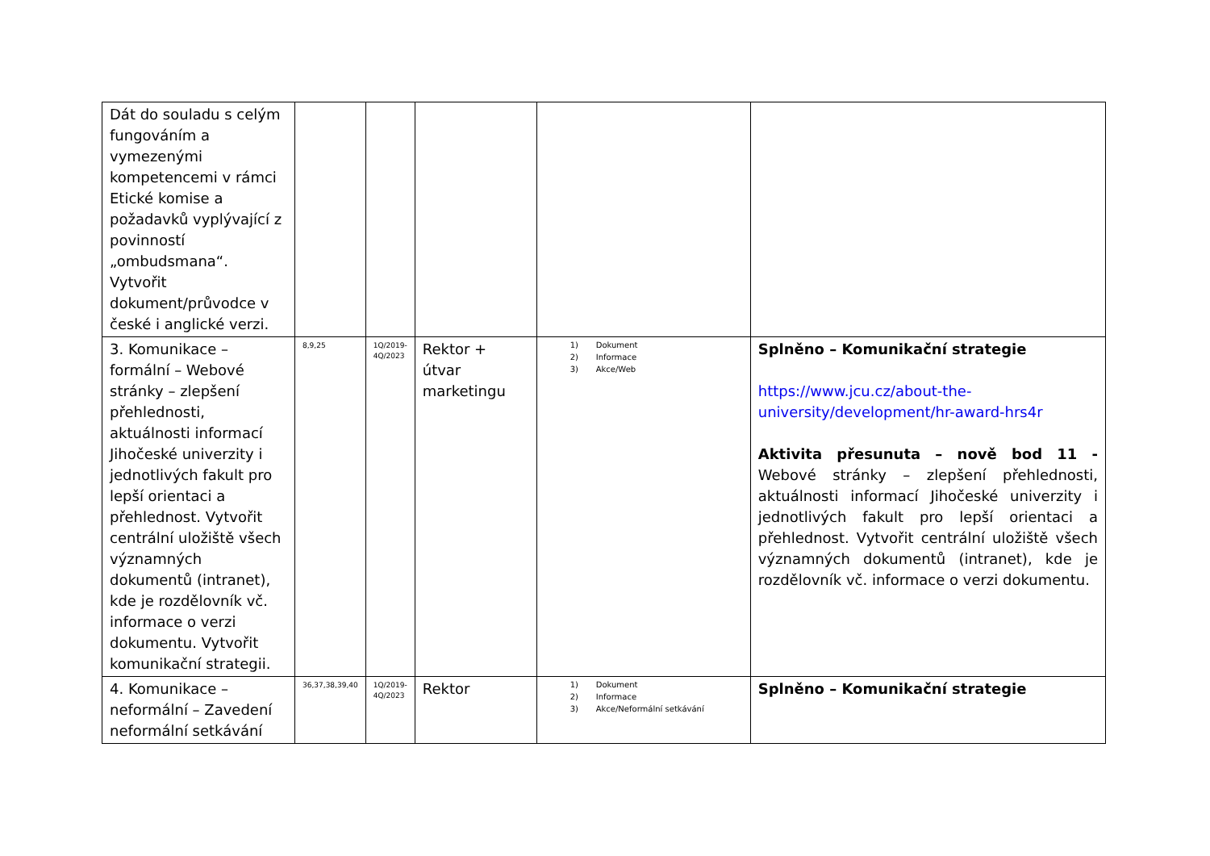| Dát do souladu s celým fungováním a vymezenými kompetencemi v rámci Etické komise a požadavků vyplývající z povinností „ombudsmana“. Vytvořit dokument/průvodce v české i anglické verzi. | | | | | |
| 3. Komunikace – formální – Webové stránky – zlepšení přehlednosti, aktuálnosti informací Jihočeské univerzity i jednotlivých fakult pro lepší orientaci a přehlednost. Vytvořit centrální uložiště všech významných dokumentů (intranet), kde je rozdělovník vč. informace o verzi dokumentu. Vytvořit komunikační strategii. | 8,9,25 | 1Q/2019-4Q/2023 | Rektor + útvar marketingu | 1) Dokument 2) Informace 3) Akce/Web | Splněno – Komunikační strategie https://www.jcu.cz/about-the-university/development/hr-award-hrs4r Aktivita přesunuta – nově bod 11 - Webové stránky – zlepšení přehlednosti, aktuálnosti informací Jihočeské univerzity i jednotlivých fakult pro lepší orientaci a přehlednost. Vytvořit centrální uložiště všech významných dokumentů (intranet), kde je rozdělovník vč. informace o verzi dokumentu. |
| 4. Komunikace – neformální – Zavedení neformální setkávání | 36,37,38,39,40 | 1Q/2019-4Q/2023 | Rektor | 1) Dokument 2) Informace 3) Akce/Neformální setkávání | Splněno – Komunikační strategie |